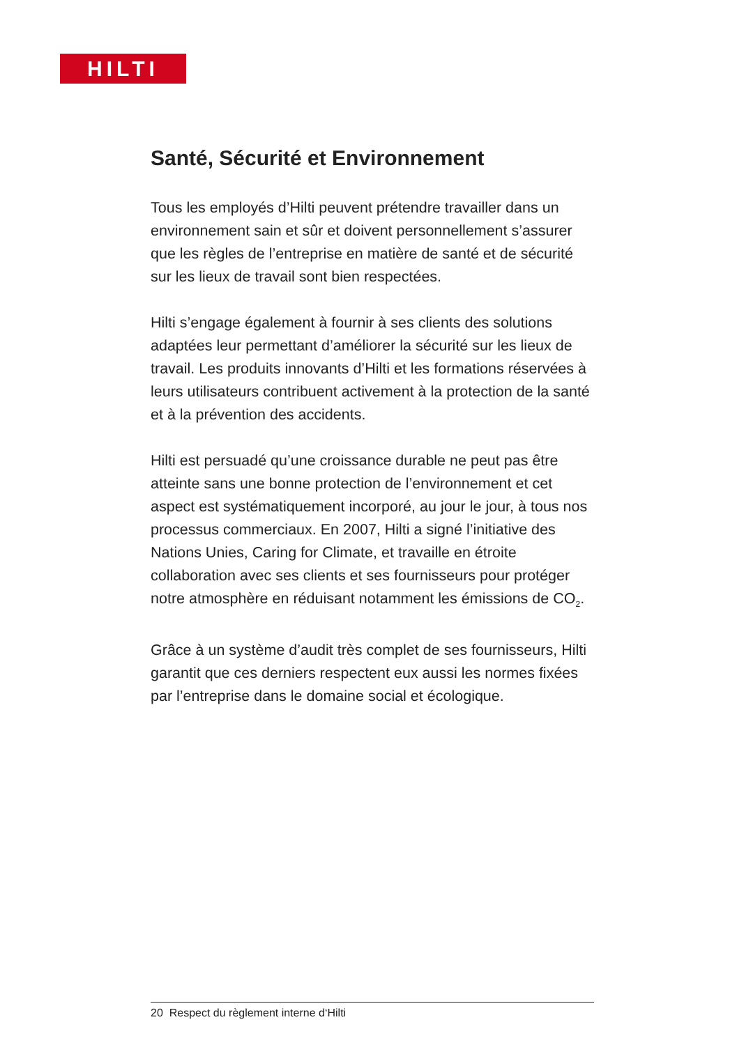HILTI
Santé, Sécurité et Environnement
Tous les employés d’Hilti peuvent prétendre travailler dans un environnement sain et sûr et doivent personnellement s’assurer que les règles de l’entreprise en matière de santé et de sécurité sur les lieux de travail sont bien respectées.
Hilti s’engage également à fournir à ses clients des solutions adaptées leur permettant d’améliorer la sécurité sur les lieux de travail. Les produits innovants d’Hilti et les formations réservées à leurs utilisateurs contribuent activement à la protection de la santé et à la prévention des accidents.
Hilti est persuadé qu’une croissance durable ne peut pas être atteinte sans une bonne protection de l’environnement et cet aspect est systématiquement incorporé, au jour le jour, à tous nos processus commerciaux. En 2007, Hilti a signé l’initiative des Nations Unies, Caring for Climate, et travaille en étroite collaboration avec ses clients et ses fournisseurs pour protéger notre atmosphère en réduisant notamment les émissions de CO<sub>2</sub>.
Grâce à un système d’audit très complet de ses fournisseurs, Hilti garantit que ces derniers respectent eux aussi les normes fixées par l’entreprise dans le domaine social et écologique.
20 Respect du règlement interne d‘Hilti